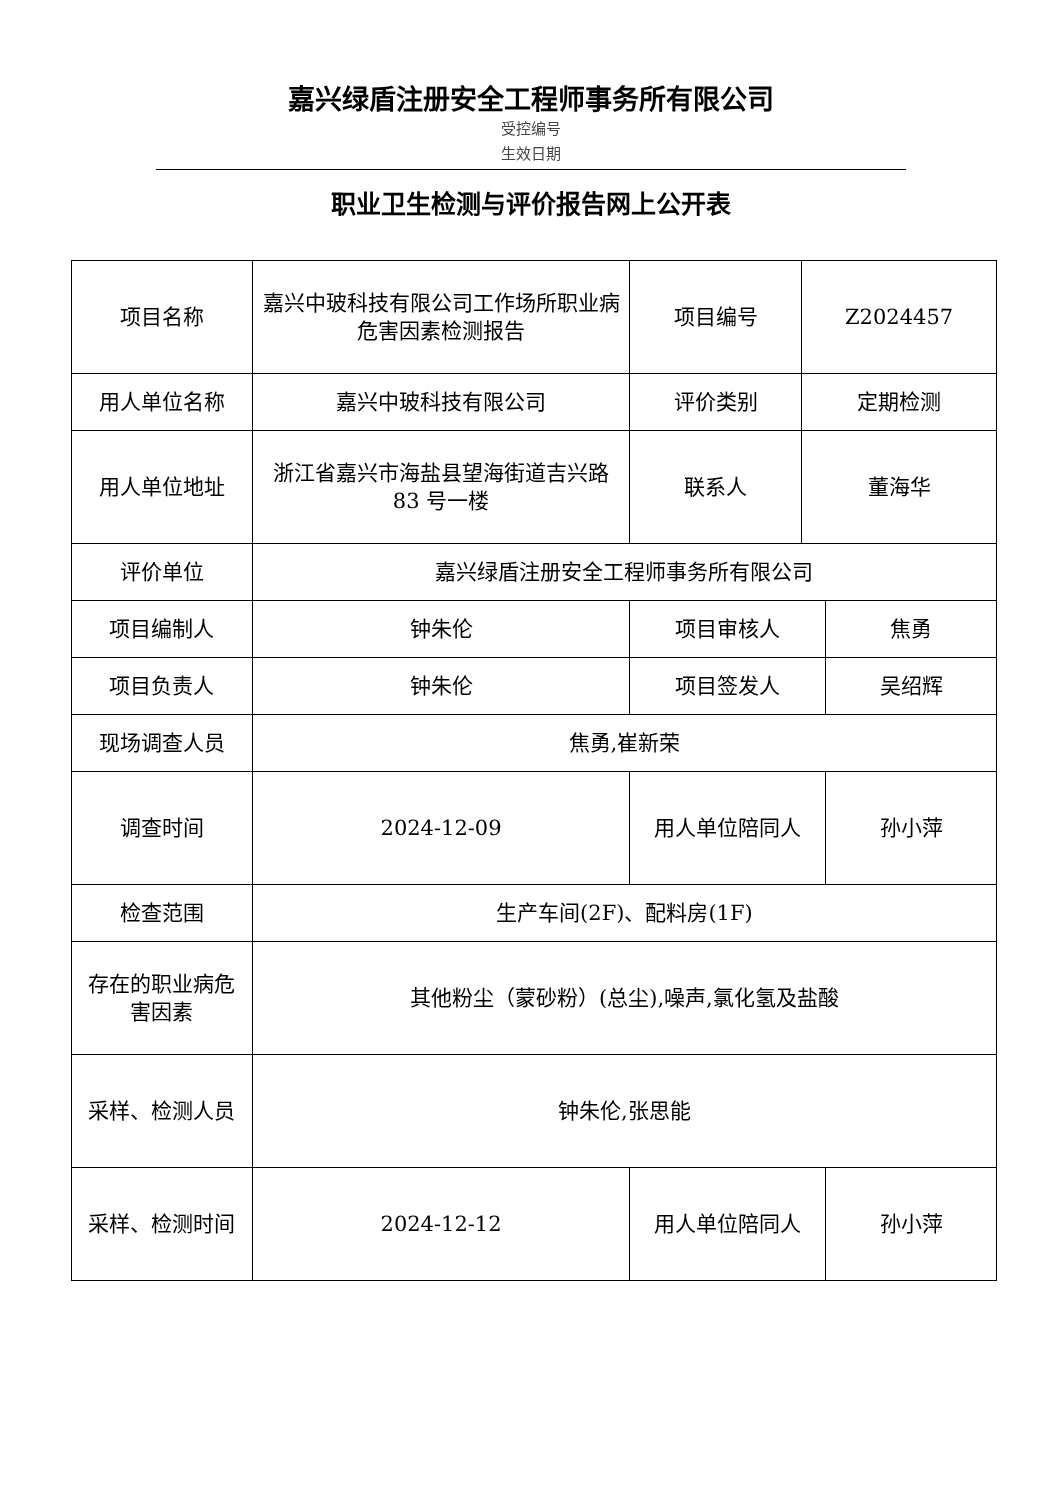嘉兴绿盾注册安全工程师事务所有限公司
受控编号
生效日期
职业卫生检测与评价报告网上公开表
| 项目名称 | 嘉兴中玻科技有限公司工作场所职业病危害因素检测报告 | 项目编号 | Z2024457 | |
| 用人单位名称 | 嘉兴中玻科技有限公司 | 评价类别 | 定期检测 | |
| 用人单位地址 | 浙江省嘉兴市海盐县望海街道吉兴路 83 号一楼 | 联系人 | 董海华 | |
| 评价单位 | 嘉兴绿盾注册安全工程师事务所有限公司 | | | |
| 项目编制人 | 钟朱伦 | 项目审核人 | | 焦勇 |
| 项目负责人 | 钟朱伦 | 项目签发人 | | 吴绍辉 |
| 现场调查人员 | 焦勇,崔新荣 | | | |
| 调查时间 | 2024-12-09 | 用人单位陪同人 | | 孙小萍 |
| 检查范围 | 生产车间(2F)、配料房(1F) | | | |
| 存在的职业病危害因素 | 其他粉尘（蒙砂粉）(总尘),噪声,氯化氢及盐酸 | | | |
| 采样、检测人员 | 钟朱伦,张思能 | | | |
| 采样、检测时间 | 2024-12-12 | 用人单位陪同人 | | 孙小萍 |